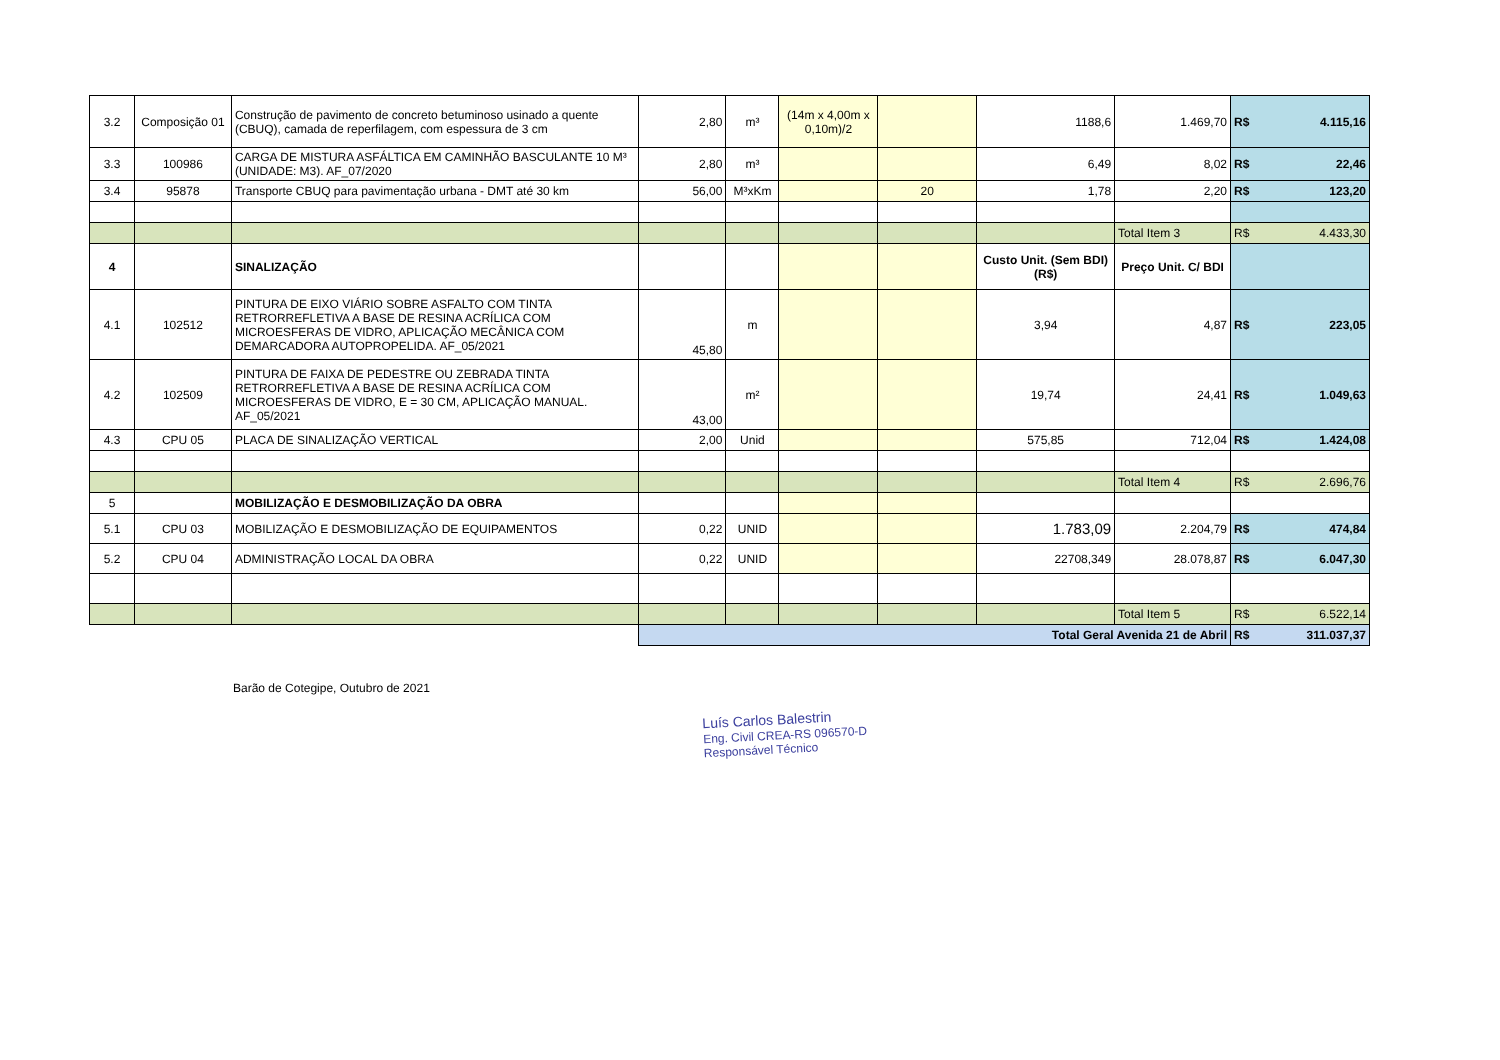| 3.2 | Composição 01 | Construção de pavimento de concreto betuminoso usinado a quente (CBUQ), camada de reperfilagem, com espessura de 3 cm | 2,80 | m³ | (14m x 4,00m x 0,10m)/2 | | 1188,6 | 1.469,70 | R$ 4.115,16 |
| 3.3 | 100986 | CARGA DE MISTURA ASFÁLTICA EM CAMINHÃO BASCULANTE 10 M³ (UNIDADE: M3). AF_07/2020 | 2,80 | m³ | | | 6,49 | 8,02 | R$ 22,46 |
| 3.4 | 95878 | Transporte CBUQ para pavimentação urbana - DMT até 30 km | 56,00 | M³xKm | | 20 | 1,78 | 2,20 | R$ 123,20 |
| | | | | | | | | Total Item 3 | R$ 4.433,30 |
| 4 | | SINALIZAÇÃO | | | | | Custo Unit. (Sem BDI) (R$) | Preço Unit. C/ BDI | |
| 4.1 | 102512 | PINTURA DE EIXO VIÁRIO SOBRE ASFALTO COM TINTA RETRORREFLETIVA A BASE DE RESINA ACRÍLICA COM MICROESFERAS DE VIDRO, APLICAÇÃO MECÂNICA COM DEMARCADORA AUTOPROPELIDA. AF_05/2021 | 45,80 | m | | | 3,94 | 4,87 | R$ 223,05 |
| 4.2 | 102509 | PINTURA DE FAIXA DE PEDESTRE OU ZEBRADA TINTA RETRORREFLETIVA A BASE DE RESINA ACRÍLICA COM MICROESFERAS DE VIDRO, E = 30 CM, APLICAÇÃO MANUAL. AF_05/2021 | 43,00 | m² | | | 19,74 | 24,41 | R$ 1.049,63 |
| 4.3 | CPU 05 | PLACA DE SINALIZAÇÃO VERTICAL | 2,00 | Unid | | | 575,85 | 712,04 | R$ 1.424,08 |
| | | | | | | | | Total Item 4 | R$ 2.696,76 |
| 5 | | MOBILIZAÇÃO E DESMOBILIZAÇÃO DA OBRA | | | | | | | |
| 5.1 | CPU 03 | MOBILIZAÇÃO E DESMOBILIZAÇÃO DE EQUIPAMENTOS | 0,22 | UNID | | | 1.783,09 | 2.204,79 | R$ 474,84 |
| 5.2 | CPU 04 | ADMINISTRAÇÃO LOCAL DA OBRA | 0,22 | UNID | | | 22708,349 | 28.078,87 | R$ 6.047,30 |
| | | | | | | | | Total Item 5 | R$ 6.522,14 |
| | | | Total Geral Avenida 21 de Abril | | | | | | R$ 311.037,37 |
Barão de Cotegipe, Outubro de 2021
Luís Carlos Balestrin
Eng. Civil CREA-RS 096570-D
Responsável Técnico